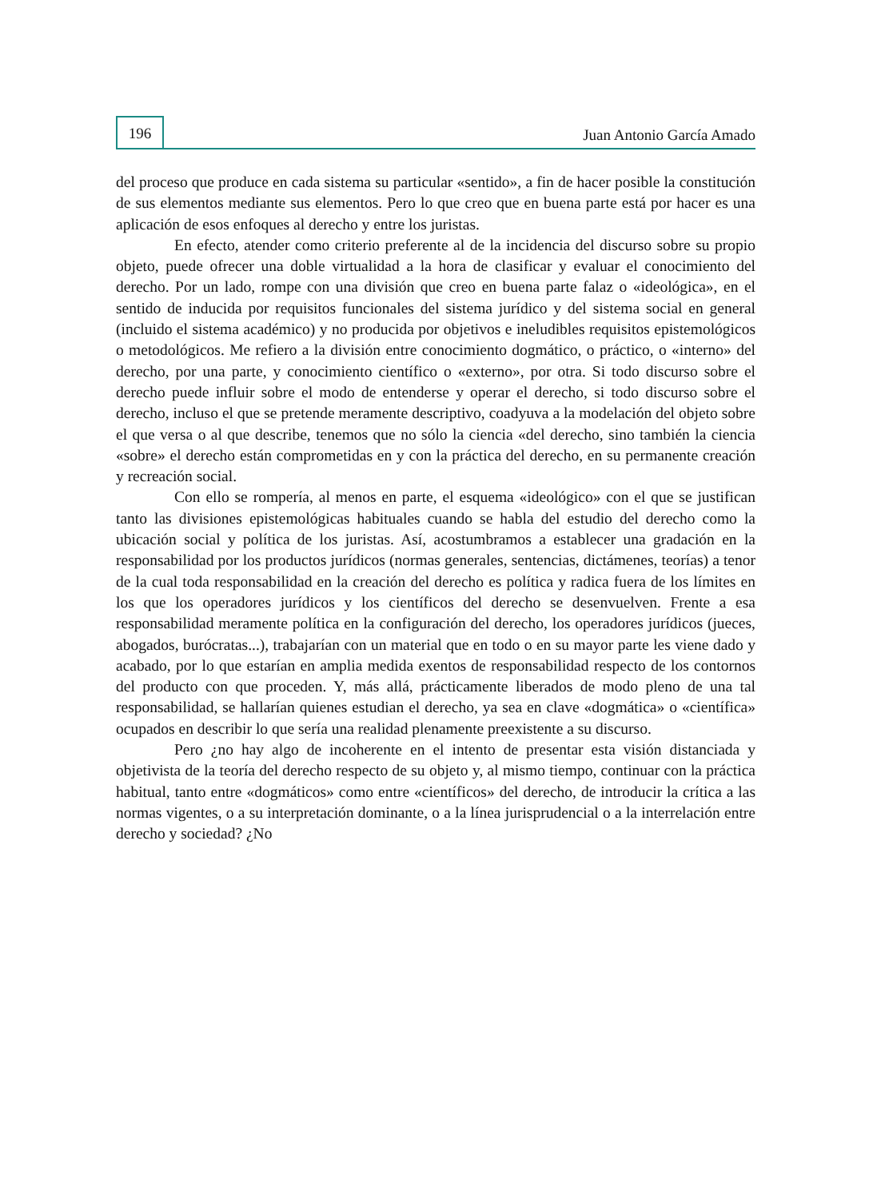196
Juan Antonio García Amado
del proceso que produce en cada sistema su particular «sentido», a fin de hacer posible la constitución de sus elementos mediante sus elementos. Pero lo que creo que en buena parte está por hacer es una aplicación de esos enfoques al derecho y entre los juristas.
En efecto, atender como criterio preferente al de la incidencia del discurso sobre su propio objeto, puede ofrecer una doble virtualidad a la hora de clasificar y evaluar el conocimiento del derecho. Por un lado, rompe con una división que creo en buena parte falaz o «ideológica», en el sentido de inducida por requisitos funcionales del sistema jurídico y del sistema social en general (incluido el sistema académico) y no producida por objetivos e ineludibles requisitos epistemológicos o metodológicos. Me refiero a la división entre conocimiento dogmático, o práctico, o «interno» del derecho, por una parte, y conocimiento científico o «externo», por otra. Si todo discurso sobre el derecho puede influir sobre el modo de entenderse y operar el derecho, si todo discurso sobre el derecho, incluso el que se pretende meramente descriptivo, coadyuva a la modelación del objeto sobre el que versa o al que describe, tenemos que no sólo la ciencia «del derecho, sino también la ciencia «sobre» el derecho están comprometidas en y con la práctica del derecho, en su permanente creación y recreación social.
Con ello se rompería, al menos en parte, el esquema «ideológico» con el que se justifican tanto las divisiones epistemológicas habituales cuando se habla del estudio del derecho como la ubicación social y política de los juristas. Así, acostumbramos a establecer una gradación en la responsabilidad por los productos jurídicos (normas generales, sentencias, dictámenes, teorías) a tenor de la cual toda responsabilidad en la creación del derecho es política y radica fuera de los límites en los que los operadores jurídicos y los científicos del derecho se desenvuelven. Frente a esa responsabilidad meramente política en la configuración del derecho, los operadores jurídicos (jueces, abogados, burócratas...), trabajarían con un material que en todo o en su mayor parte les viene dado y acabado, por lo que estarían en amplia medida exentos de responsabilidad respecto de los contornos del producto con que proceden. Y, más allá, prácticamente liberados de modo pleno de una tal responsabilidad, se hallarían quienes estudian el derecho, ya sea en clave «dogmática» o «científica» ocupados en describir lo que sería una realidad plenamente preexistente a su discurso.
Pero ¿no hay algo de incoherente en el intento de presentar esta visión distanciada y objetivista de la teoría del derecho respecto de su objeto y, al mismo tiempo, continuar con la práctica habitual, tanto entre «dogmáticos» como entre «científicos» del derecho, de introducir la crítica a las normas vigentes, o a su interpretación dominante, o a la línea jurisprudencial o a la interrelación entre derecho y sociedad? ¿No